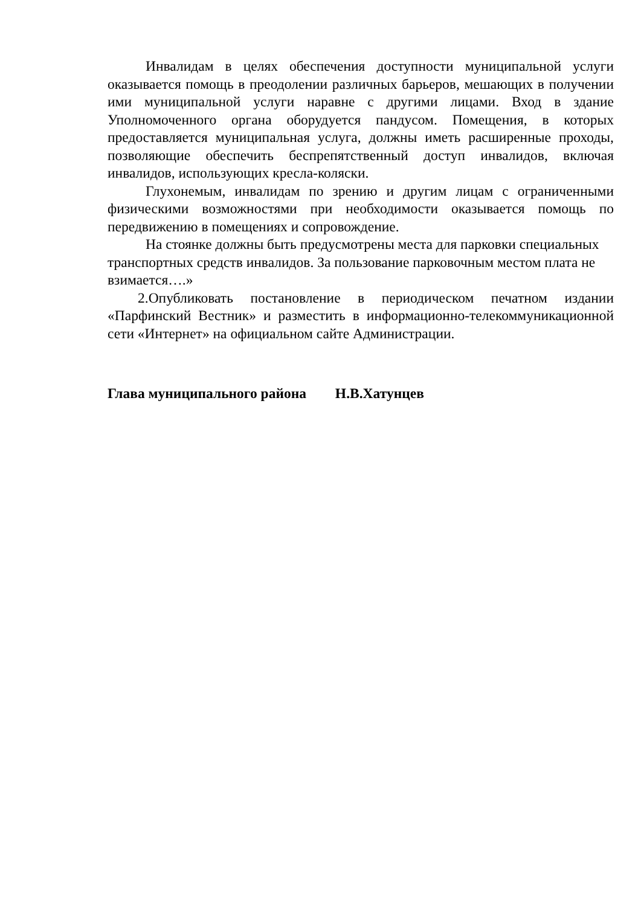Инвалидам в целях обеспечения доступности муниципальной услуги оказывается помощь в преодолении различных барьеров, мешающих в получении ими муниципальной услуги наравне с другими лицами. Вход в здание Уполномоченного органа оборудуется пандусом. Помещения, в которых предоставляется муниципальная услуга, должны иметь расширенные проходы, позволяющие обеспечить беспрепятственный доступ инвалидов, включая инвалидов, использующих кресла-коляски.
Глухонемым, инвалидам по зрению и другим лицам с ограниченными физическими возможностями при необходимости оказывается помощь по передвижению в помещениях и сопровождение.
На стоянке должны быть предусмотрены места для парковки специальных транспортных средств инвалидов. За пользование парковочным местом плата не взимается….»
2.Опубликовать постановление в периодическом печатном издании «Парфинский Вестник» и разместить в информационно-телекоммуникационной сети «Интернет» на официальном сайте Администрации.
Глава муниципального района Н.В.Хатунцев